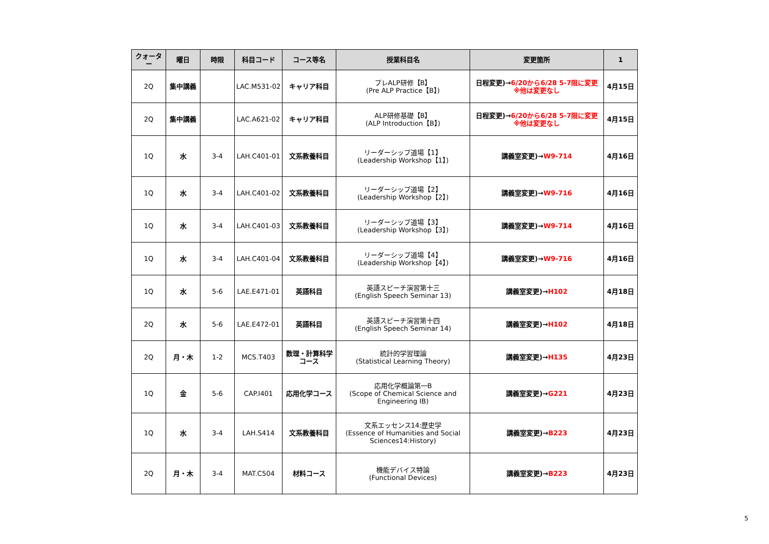| クォーター | 曜日 | 時限 | 科目コード | コース等名 | 授業科目名 | 変更箇所 | 1 |
| --- | --- | --- | --- | --- | --- | --- | --- |
| 2Q | 集中講義 | | LAC.M531-02 | キャリア科目 | プレALP研修【B】 (Pre ALP Practice【B】) | 日程変更)→ 6/20から6/28 5-7限に変更 ※他は変更なし | 4月15日 |
| 2Q | 集中講義 | | LAC.A621-02 | キャリア科目 | ALP研修基礎【B】 (ALP Introduction【B】) | 日程変更)→ 6/20から6/28 5-7限に変更 ※他は変更なし | 4月15日 |
| 1Q | 水 | 3-4 | LAH.C401-01 | 文系教養科目 | リーダーシップ道場【1】 (Leadership Workshop【1】) | 講義室変更)→ W9-714 | 4月16日 |
| 1Q | 水 | 3-4 | LAH.C401-02 | 文系教養科目 | リーダーシップ道場【2】 (Leadership Workshop【2】) | 講義室変更)→ W9-716 | 4月16日 |
| 1Q | 水 | 3-4 | LAH.C401-03 | 文系教養科目 | リーダーシップ道場【3】 (Leadership Workshop【3】) | 講義室変更)→ W9-714 | 4月16日 |
| 1Q | 水 | 3-4 | LAH.C401-04 | 文系教養科目 | リーダーシップ道場【4】 (Leadership Workshop【4】) | 講義室変更)→ W9-716 | 4月16日 |
| 1Q | 水 | 5-6 | LAE.E471-01 | 英語科目 | 英語スピーチ演習第十三 (English Speech Seminar 13) | 講義室変更)→ H102 | 4月18日 |
| 2Q | 水 | 5-6 | LAE.E472-01 | 英語科目 | 英語スピーチ演習第十四 (English Speech Seminar 14) | 講義室変更)→ H102 | 4月18日 |
| 2Q | 月・木 | 1-2 | MCS.T403 | 数理・計算科学 コース | 統計的学習理論 (Statistical Learning Theory) | 講義室変更)→ H135 | 4月23日 |
| 1Q | 金 | 5-6 | CAP.I401 | 応用化学コース | 応用化学概論第一B (Scope of Chemical Science and Engineering IB) | 講義室変更)→ G221 | 4月23日 |
| 1Q | 水 | 3-4 | LAH.S414 | 文系教養科目 | 文系エッセンス14:歴史学 (Essence of Humanities and Social Sciences14:History) | 講義室変更)→ B223 | 4月23日 |
| 2Q | 月・木 | 3-4 | MAT.C504 | 材料コース | 機能デバイス特論 (Functional Devices) | 講義室変更)→ B223 | 4月23日 |
5